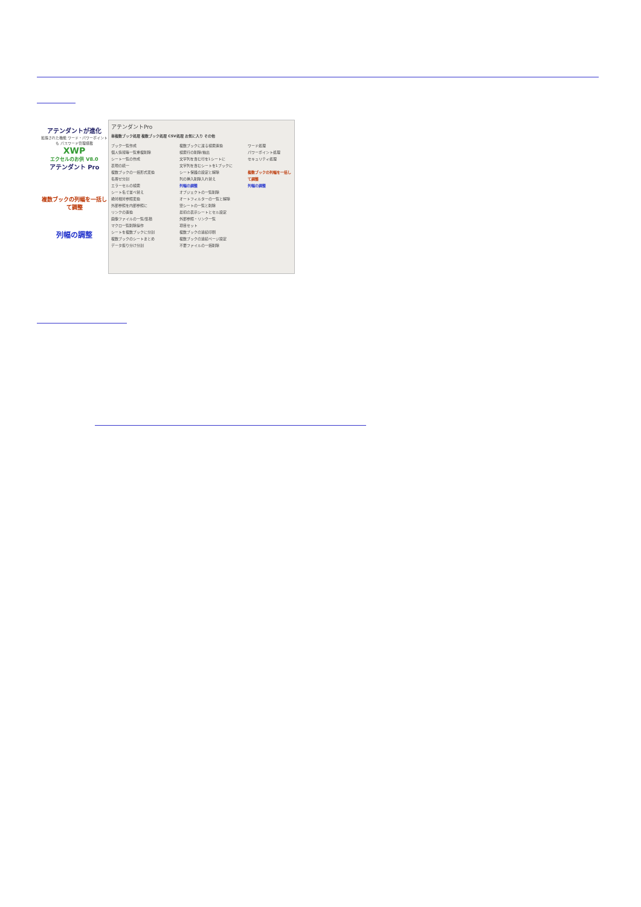アテンダントが進化
拡張された機能 ワード・パワーポイントも パスワード管理搭載
XWP
エクセルのお供 V8.0
アテンダント Pro
複数ブックの列幅を一括して調整
列幅の調整
アテンダントPro
単複数ブック処理 複数ブック処理 CSV処理 お気に入り その他
ブック一覧作成
個人情報等一覧重複削除
シート一覧の作成
表現の統一
複数ブックの一括形式変換
名寄せ分割
エラーセルの検索
シート名で並べ替え
絶対相対参照変換
外部参照を内部参照に
リンクの置換
画像ファイルの一覧/集積
マクロ一覧削除操作
シートを複数ブックに分割
複数ブックのシートまとめ
データ振り分け分割
複数ブックに渡る検索置換
検索行の削除/抽出
文字列を含む行を1シートに
文字列を含むシートを1ブックに
シート保護の設定と解除
列の挿入削除入れ替え
列幅の調整
オブジェクトの一覧削除
オートフィルターの一覧と解除
空シートの一覧と削除
最初の表示シートとセル設定
外部参照・リンク一覧
項目セット
複数ブックの連続印刷
複数ブックの連続ページ設定
不要ファイルの一括削除
ワード処理
パワーポイント処理
セキュリティ処理
複数ブックの列幅を一括して調整
列幅の調整